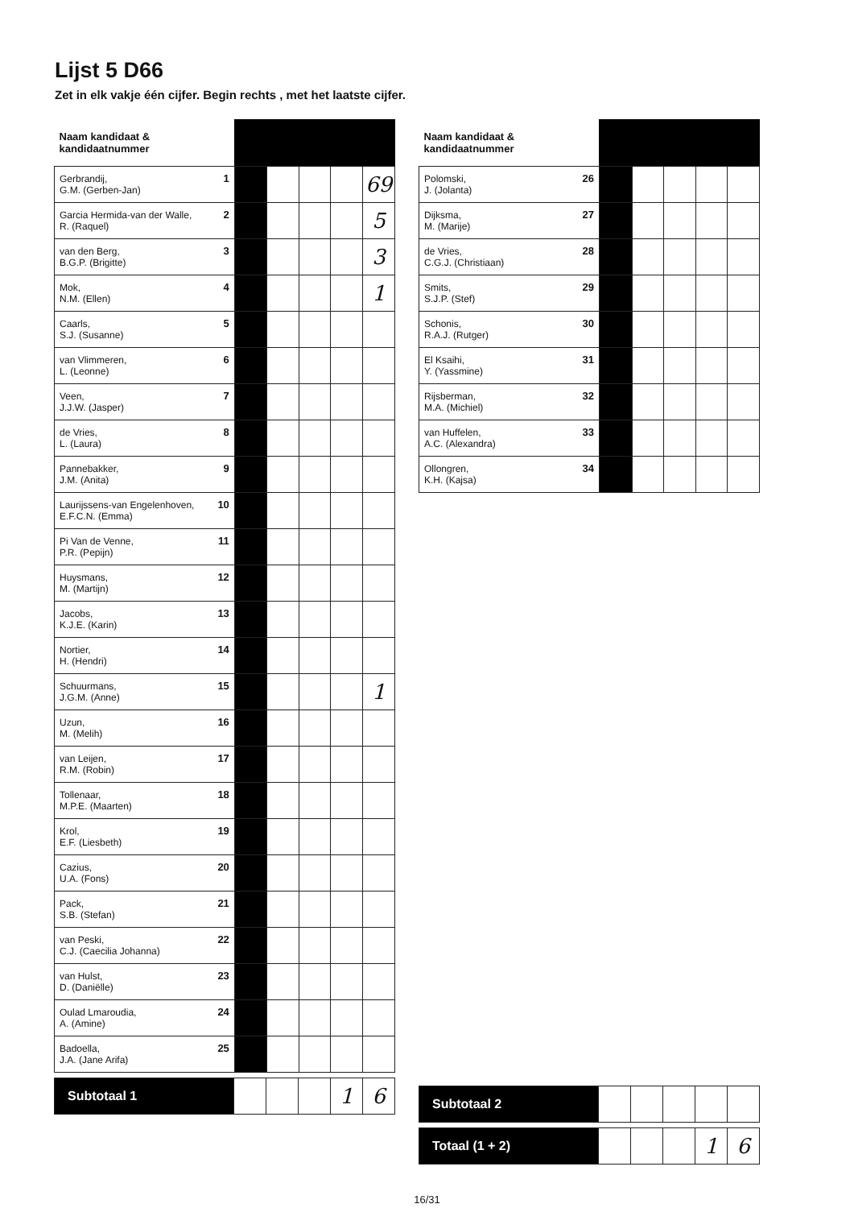Lijst 5 D66
Zet in elk vakje één cijfer. Begin rechts , met het laatste cijfer.
| Naam kandidaat & kandidaatnummer | | | | | |
| --- | --- | --- | --- | --- | --- |
| 1 Gerbrandij, G.M. (Gerben-Jan) | | | | | 69 |
| 2 Garcia Hermida-van der Walle, R. (Raquel) | | | | | 5 |
| 3 van den Berg, B.G.P. (Brigitte) | | | | | 3 |
| 4 Mok, N.M. (Ellen) | | | | | 1 |
| 5 Caarls, S.J. (Susanne) | | | | | |
| 6 van Vlimmeren, L. (Leonne) | | | | | |
| 7 Veen, J.J.W. (Jasper) | | | | | |
| 8 de Vries, L. (Laura) | | | | | |
| 9 Pannebakker, J.M. (Anita) | | | | | |
| 10 Laurijssens-van Engelenhoven, E.F.C.N. (Emma) | | | | | |
| 11 Pi Van de Venne, P.R. (Pepijn) | | | | | |
| 12 Huysmans, M. (Martijn) | | | | | |
| 13 Jacobs, K.J.E. (Karin) | | | | | |
| 14 Nortier, H. (Hendri) | | | | | |
| 15 Schuurmans, J.G.M. (Anne) | | | | | 1 |
| 16 Uzun, M. (Melih) | | | | | |
| 17 van Leijen, R.M. (Robin) | | | | | |
| 18 Tollenaar, M.P.E. (Maarten) | | | | | |
| 19 Krol, E.F. (Liesbeth) | | | | | |
| 20 Cazius, U.A. (Fons) | | | | | |
| 21 Pack, S.B. (Stefan) | | | | | |
| 22 van Peski, C.J. (Caecilia Johanna) | | | | | |
| 23 van Hulst, D. (Daniëlle) | | | | | |
| 24 Oulad Lmaroudia, A. (Amine) | | | | | |
| 25 Badoella, J.A. (Jane Arifa) | | | | | |
| Subtotaal 1 | | | | 1 | 6 |
| Naam kandidaat & kandidaatnummer | | | | | |
| --- | --- | --- | --- | --- | --- |
| 26 Polomski, J. (Jolanta) | | | | | |
| 27 Dijksma, M. (Marije) | | | | | |
| 28 de Vries, C.G.J. (Christiaan) | | | | | |
| 29 Smits, S.J.P. (Stef) | | | | | |
| 30 Schonis, R.A.J. (Rutger) | | | | | |
| 31 El Ksaihi, Y. (Yassmine) | | | | | |
| 32 Rijsberman, M.A. (Michiel) | | | | | |
| 33 van Huffelen, A.C. (Alexandra) | | | | | |
| 34 Ollongren, K.H. (Kajsa) | | | | | |
| Subtotaal 2 | | | | | |
| Totaal (1 + 2) | | | | 1 | 6 |
16/31